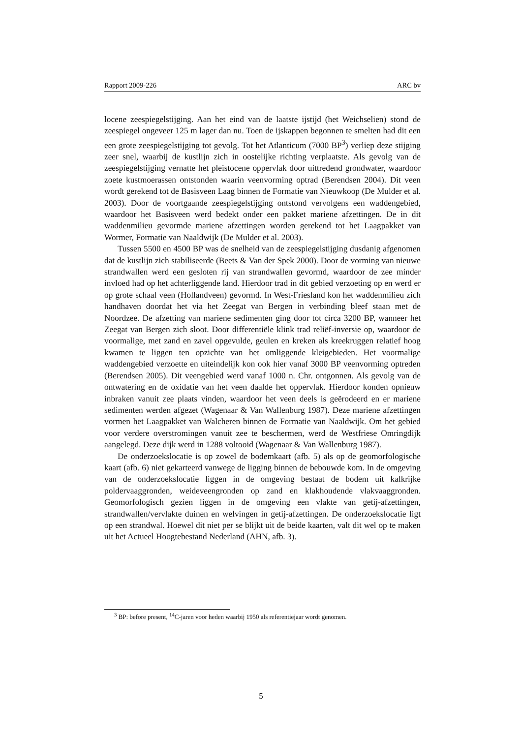Rapport 2009-226 ARC bv
locene zeespiegelstijging. Aan het eind van de laatste ijstijd (het Weichselien) stond de zeespiegel ongeveer 125 m lager dan nu. Toen de ijskappen begonnen te smelten had dit een een grote zeespiegelstijging tot gevolg. Tot het Atlanticum (7000 BP<sup>3</sup>) verliep deze stijging zeer snel, waarbij de kustlijn zich in oostelijke richting verplaatste. Als gevolg van de zeespiegelstijging vernatte het pleistocene oppervlak door uittredend grondwater, waardoor zoete kustmoerassen ontstonden waarin veenvorming optrad (Berendsen 2004). Dit veen wordt gerekend tot de Basisveen Laag binnen de Formatie van Nieuwkoop (De Mulder et al. 2003). Door de voortgaande zeespiegelstijging ontstond vervolgens een waddengebied, waardoor het Basisveen werd bedekt onder een pakket mariene afzettingen. De in dit waddenmilieu gevormde mariene afzettingen worden gerekend tot het Laagpakket van Wormer, Formatie van Naaldwijk (De Mulder et al. 2003).
Tussen 5500 en 4500 BP was de snelheid van de zeespiegelstijging dusdanig afgenomen dat de kustlijn zich stabiliseerde (Beets & Van der Spek 2000). Door de vorming van nieuwe strandwallen werd een gesloten rij van strandwallen gevormd, waardoor de zee minder invloed had op het achterliggende land. Hierdoor trad in dit gebied verzoeting op en werd er op grote schaal veen (Hollandveen) gevormd. In West-Friesland kon het waddenmilieu zich handhaven doordat het via het Zeegat van Bergen in verbinding bleef staan met de Noordzee. De afzetting van mariene sedimenten ging door tot circa 3200 BP, wanneer het Zeegat van Bergen zich sloot. Door differentiële klink trad reliëf-inversie op, waardoor de voormalige, met zand en zavel opgevulde, geulen en kreken als kreekruggen relatief hoog kwamen te liggen ten opzichte van het omliggende kleigebieden. Het voormalige waddengebied verzoette en uiteindelijk kon ook hier vanaf 3000 BP veenvorming optreden (Berendsen 2005). Dit veengebied werd vanaf 1000 n. Chr. ontgonnen. Als gevolg van de ontwatering en de oxidatie van het veen daalde het oppervlak. Hierdoor konden opnieuw inbraken vanuit zee plaats vinden, waardoor het veen deels is geërodeerd en er mariene sedimenten werden afgezet (Wagenaar & Van Wallenburg 1987). Deze mariene afzettingen vormen het Laagpakket van Walcheren binnen de Formatie van Naaldwijk. Om het gebied voor verdere overstromingen vanuit zee te beschermen, werd de Westfriese Omringdijk aangelegd. Deze dijk werd in 1288 voltooid (Wagenaar & Van Wallenburg 1987).
De onderzoekslocatie is op zowel de bodemkaart (afb. 5) als op de geomorfologische kaart (afb. 6) niet gekarteerd vanwege de ligging binnen de bebouwde kom. In de omgeving van de onderzoekslocatie liggen in de omgeving bestaat de bodem uit kalkrijke poldervaaggronden, weideveengronden op zand en klakhoudende vlakvaaggronden. Geomorfologisch gezien liggen in de omgeving een vlakte van getij-afzettingen, strandwallen/vervlakte duinen en welvingen in getij-afzettingen. De onderzoekslocatie ligt op een strandwal. Hoewel dit niet per se blijkt uit de beide kaarten, valt dit wel op te maken uit het Actueel Hoogtebestand Nederland (AHN, afb. 3).
<sup>3</sup> BP: before present, <sup>14</sup>C-jaren voor heden waarbij 1950 als referentiejaar wordt genomen.
5